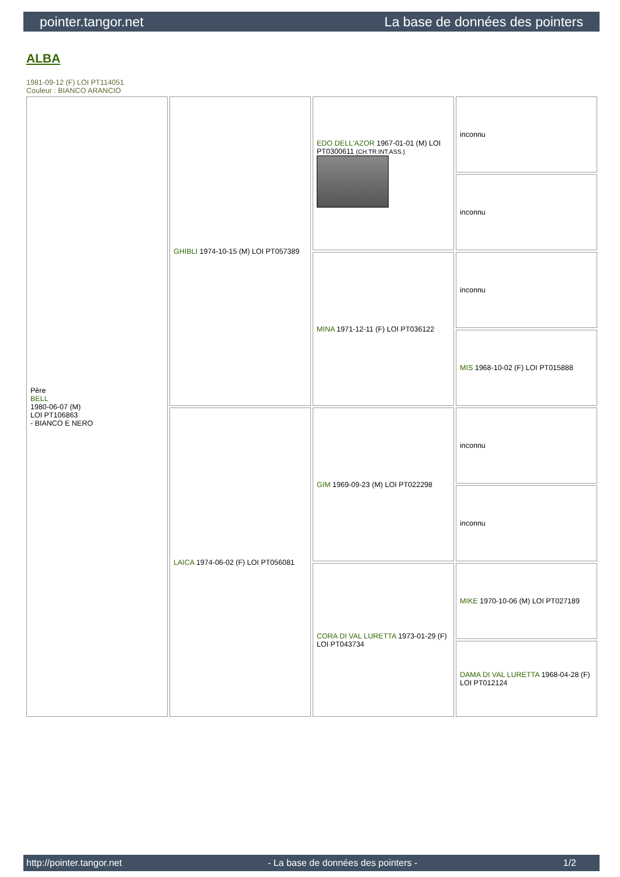pointer.tangor.net La base de données des pointers
ALBA
1981-09-12 (F) LOI PT114051
Couleur : BIANCO ARANCIO
| Père BELL 1980-06-07 (M) LOI PT106863 - BIANCO E NERO | GHIBLI 1974-10-15 (M) LOI PT057389 | EDO DELL'AZOR 1967-01-01 (M) LOI PT0300611 (CH.TR.INT.ASS.) | inconnu |
| | | | inconnu |
| | | MINA 1971-12-11 (F) LOI PT036122 | inconnu |
| | | | MIS 1968-10-02 (F) LOI PT015888 |
| | LAICA 1974-06-02 (F) LOI PT056081 | GIM 1969-09-23 (M) LOI PT022298 | inconnu |
| | | | inconnu |
| | | CORA DI VAL LURETTA 1973-01-29 (F) LOI PT043734 | MIKE 1970-10-06 (M) LOI PT027189 |
| | | | DAMA DI VAL LURETTA 1968-04-28 (F) LOI PT012124 |
http://pointer.tangor.net - La base de données des pointers - 1/2